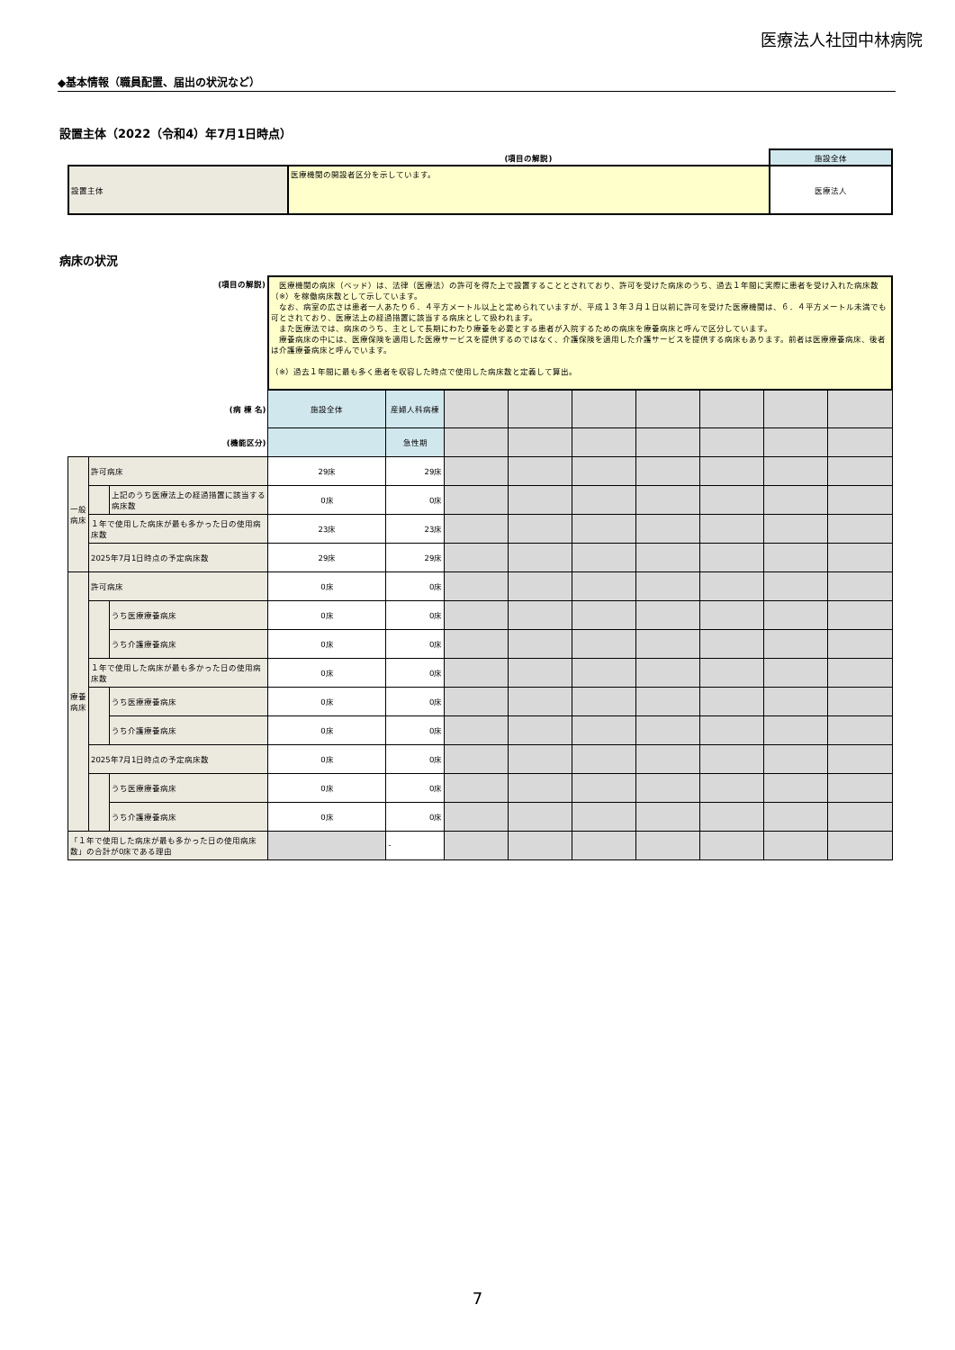医療法人社団中林病院
◆基本情報（職員配置、届出の状況など）
設置主体（2022（令和4）年7月1日時点）
| | (項目の解説) | 施設全体 |
| 設置主体 | 医療機関の開設者区分を示しています。 | 医療法人 |
病床の状況
| (項目の解説) | | | 医療機関の病床（ベッド）は、法律（医療法）の許可を得た上で設置することとされており、許可を受けた病床のうち、過去１年間に実際に患者を受け入れた病床数（※）を稼働病床数として示しています。 なお、病室の広さは患者一人あたり６．４平方メートル以上と定められていますが、平成１３年３月１日以前に許可を受けた医療機関は、６．４平方メートル未満でも可とされており、医療法上の経過措置に該当する病床として扱われます。 また医療法では、病床のうち、主として長期にわたり療養を必要とする患者が入院するための病床を療養病床と呼んで区分しています。 療養病床の中には、医療保険を適用した医療サービスを提供するのではなく、介護保険を適用した介護サービスを提供する病床もあります。前者は医療療養病床、後者は介護療養病床と呼んでいます。 （※）過去１年間に最も多く患者を収容した時点で使用した病床数と定義して算出。 | | | | | | | | |
| (病 棟 名) | | | 施設全体 | 産婦人科病棟 | | | | | | | |
| (機能区分) | | | | 急性期 | | | | | | | |
| 一般 病床 | 許可病床 | | 29床 | 29床 | | | | | | | |
| | | 上記のうち医療法上の経過措置に該当する病床数 | 0床 | 0床 | | | | | | | |
| | １年で使用した病床が最も多かった日の使用病床数 | | 23床 | 23床 | | | | | | | |
| | 2025年7月1日時点の予定病床数 | | 29床 | 29床 | | | | | | | |
| 療養 病床 | 許可病床 | | 0床 | 0床 | | | | | | | |
| | | うち医療療養病床 | 0床 | 0床 | | | | | | | |
| | | うち介護療養病床 | 0床 | 0床 | | | | | | | |
| | １年で使用した病床が最も多かった日の使用病床数 | | 0床 | 0床 | | | | | | | |
| | | うち医療療養病床 | 0床 | 0床 | | | | | | | |
| | | うち介護療養病床 | 0床 | 0床 | | | | | | | |
| | 2025年7月1日時点の予定病床数 | | 0床 | 0床 | | | | | | | |
| | | うち医療療養病床 | 0床 | 0床 | | | | | | | |
| | | うち介護療養病床 | 0床 | 0床 | | | | | | | |
| 「１年で使用した病床が最も多かった日の使用病床数」の合計が0床である理由 | | | | - | | | | | | | |
7